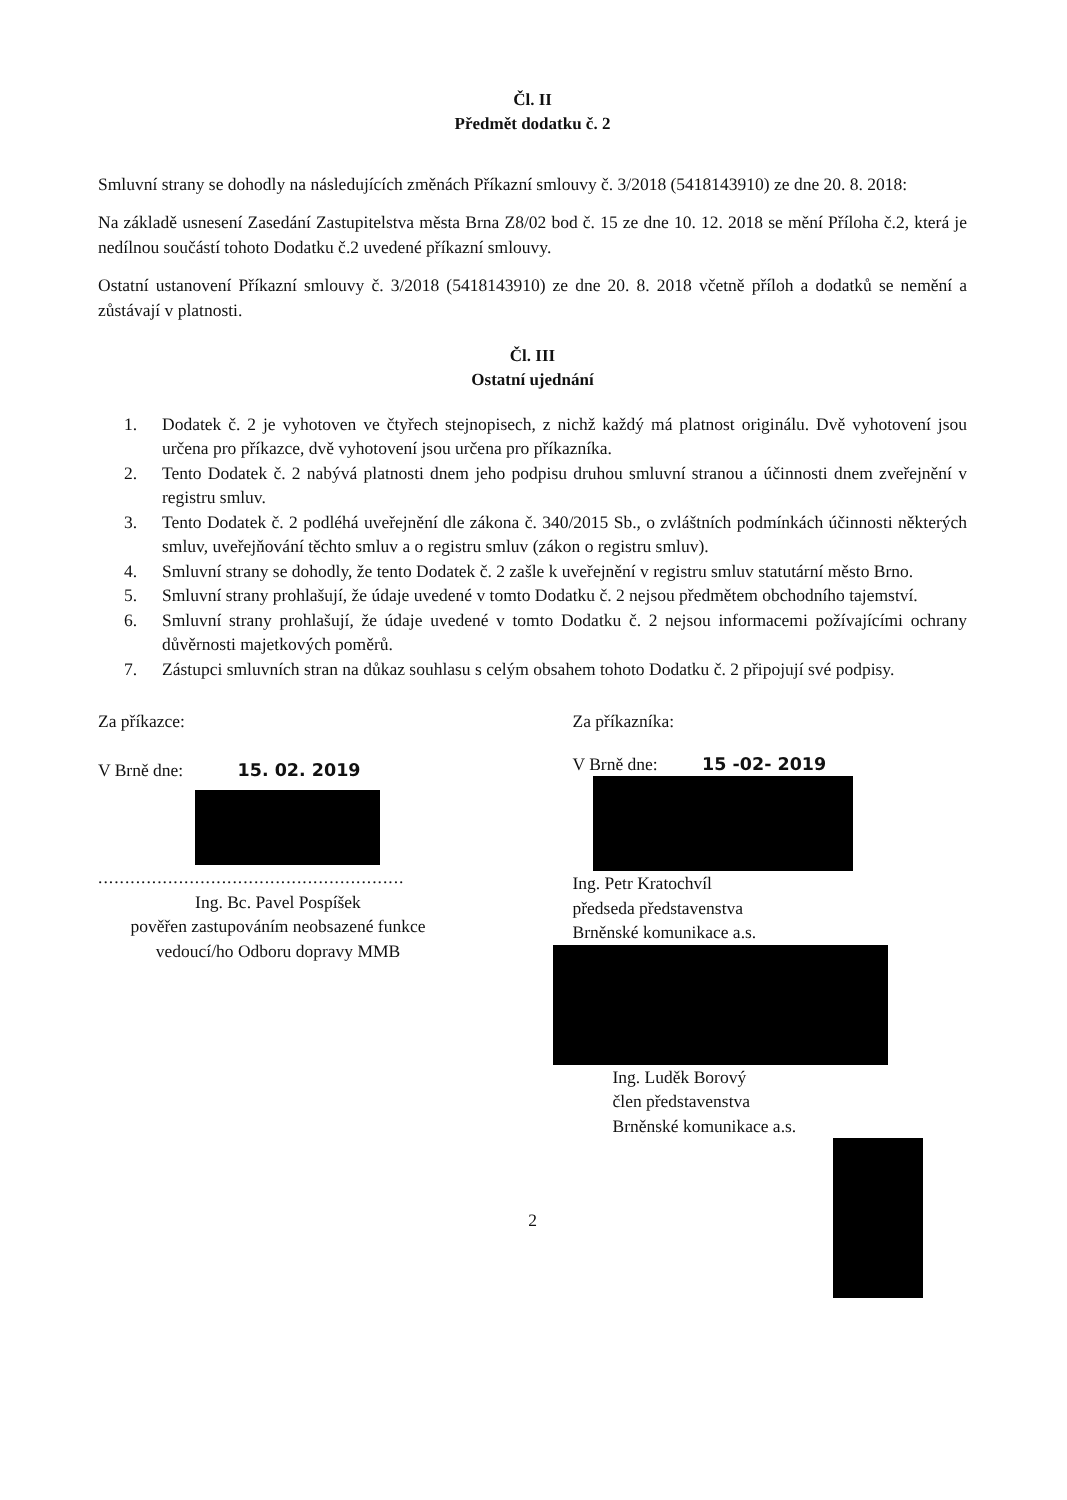Čl. II
Předmět dodatku č. 2
Smluvní strany se dohodly na následujících změnách Příkazní smlouvy č. 3/2018 (5418143910) ze dne 20. 8. 2018:
Na základě usnesení Zasedání Zastupitelstva města Brna Z8/02 bod č. 15 ze dne 10. 12. 2018 se mění Příloha č.2, která je nedílnou součástí tohoto Dodatku č.2 uvedené příkazní smlouvy.
Ostatní ustanovení Příkazní smlouvy č. 3/2018 (5418143910) ze dne 20. 8. 2018 včetně příloh a dodatků se nemění a zůstávají v platnosti.
Čl. III
Ostatní ujednání
1. Dodatek č. 2 je vyhotoven ve čtyřech stejnopisech, z nichž každý má platnost originálu. Dvě vyhotovení jsou určena pro příkazce, dvě vyhotovení jsou určena pro příkazníka.
2. Tento Dodatek č. 2 nabývá platnosti dnem jeho podpisu druhou smluvní stranou a účinnosti dnem zveřejnění v registru smluv.
3. Tento Dodatek č. 2 podléhá uveřejnění dle zákona č. 340/2015 Sb., o zvláštních podmínkách účinnosti některých smluv, uveřejňování těchto smluv a o registru smluv (zákon o registru smluv).
4. Smluvní strany se dohodly, že tento Dodatek č. 2 zašle k uveřejnění v registru smluv statutární město Brno.
5. Smluvní strany prohlašují, že údaje uvedené v tomto Dodatku č. 2 nejsou předmětem obchodního tajemství.
6. Smluvní strany prohlašují, že údaje uvedené v tomto Dodatku č. 2 nejsou informacemi požívajícími ochrany důvěrnosti majetkových poměrů.
7. Zástupci smluvních stran na důkaz souhlasu s celým obsahem tohoto Dodatku č. 2 připojují své podpisy.
Za příkazce:
V Brně dne: 15. 02. 2019
.........................................................
Ing. Bc. Pavel Pospíšek
pověřen zastupováním neobsazené funkce
vedoucí/ho Odboru dopravy MMB
Za příkazníka:
V Brně dne: 15 -02- 2019
Ing. Petr Kratochvíl
předseda představenstva
Brněnské komunikace a.s.
Ing. Luděk Borový
člen představenstva
Brněnské komunikace a.s.
2